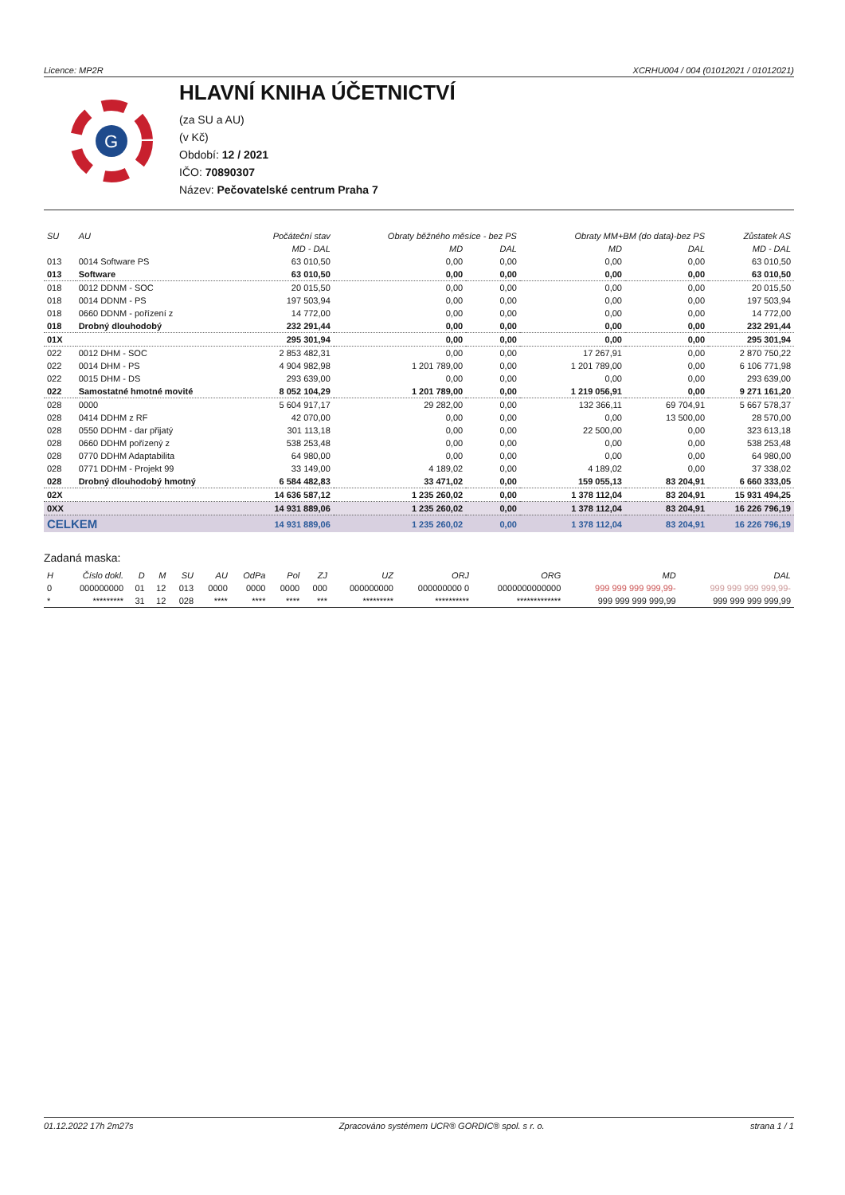Licence: MP2R XCRHU004 / 004 (01012021 / 01012021)
G
HLAVNÍ KNIHA ÚČETNICTVÍ
(za SU a AU)
(v Kč)
Období: 12 / 2021
IČO: 70890307
Název: Pečovatelské centrum Praha 7
| SU | AU | Počáteční stav | Obraty běžného měsíce - bez PS | | Obraty MM+BM (do data)-bez PS | | Zůstatek AS |
| --- | --- | --- | --- | --- | --- | --- | --- |
| | | MD - DAL | MD | DAL | MD | DAL | MD - DAL |
| 013 | 0014 Software PS | 63 010,50 | 0,00 | 0,00 | 0,00 | 0,00 | 63 010,50 |
| 013 | Software | 63 010,50 | 0,00 | 0,00 | 0,00 | 0,00 | 63 010,50 |
| 018 | 0012 DDNM - SOC | 20 015,50 | 0,00 | 0,00 | 0,00 | 0,00 | 20 015,50 |
| 018 | 0014 DDNM - PS | 197 503,94 | 0,00 | 0,00 | 0,00 | 0,00 | 197 503,94 |
| 018 | 0660 DDNM - pořízení z | 14 772,00 | 0,00 | 0,00 | 0,00 | 0,00 | 14 772,00 |
| 018 | Drobný dlouhodobý | 232 291,44 | 0,00 | 0,00 | 0,00 | 0,00 | 232 291,44 |
| 01X | | 295 301,94 | 0,00 | 0,00 | 0,00 | 0,00 | 295 301,94 |
| 022 | 0012 DHM - SOC | 2 853 482,31 | 0,00 | 0,00 | 17 267,91 | 0,00 | 2 870 750,22 |
| 022 | 0014 DHM - PS | 4 904 982,98 | 1 201 789,00 | 0,00 | 1 201 789,00 | 0,00 | 6 106 771,98 |
| 022 | 0015 DHM - DS | 293 639,00 | 0,00 | 0,00 | 0,00 | 0,00 | 293 639,00 |
| 022 | Samostatné hmotné movité | 8 052 104,29 | 1 201 789,00 | 0,00 | 1 219 056,91 | 0,00 | 9 271 161,20 |
| 028 | 0000 | 5 604 917,17 | 29 282,00 | 0,00 | 132 366,11 | 69 704,91 | 5 667 578,37 |
| 028 | 0414 DDHM z RF | 42 070,00 | 0,00 | 0,00 | 0,00 | 13 500,00 | 28 570,00 |
| 028 | 0550 DDHM - dar přijatý | 301 113,18 | 0,00 | 0,00 | 22 500,00 | 0,00 | 323 613,18 |
| 028 | 0660 DDHM pořízený z | 538 253,48 | 0,00 | 0,00 | 0,00 | 0,00 | 538 253,48 |
| 028 | 0770 DDHM Adaptabilita | 64 980,00 | 0,00 | 0,00 | 0,00 | 0,00 | 64 980,00 |
| 028 | 0771 DDHM - Projekt 99 | 33 149,00 | 4 189,02 | 0,00 | 4 189,02 | 0,00 | 37 338,02 |
| 028 | Drobný dlouhodobý hmotný | 6 584 482,83 | 33 471,02 | 0,00 | 159 055,13 | 83 204,91 | 6 660 333,05 |
| 02X | | 14 636 587,12 | 1 235 260,02 | 0,00 | 1 378 112,04 | 83 204,91 | 15 931 494,25 |
| 0XX | | 14 931 889,06 | 1 235 260,02 | 0,00 | 1 378 112,04 | 83 204,91 | 16 226 796,19 |
| CELKEM | | 14 931 889,06 | 1 235 260,02 | 0,00 | 1 378 112,04 | 83 204,91 | 16 226 796,19 |
Zadaná maska:
| H | Číslo dokl. | D | M | SU | AU | OdPa | Pol | ZJ | UZ | ORJ | ORG | MD | DAL |
| --- | --- | --- | --- | --- | --- | --- | --- | --- | --- | --- | --- | --- | --- |
| 0 | 000000000 | 01 | 12 | 013 | 0000 | 0000 | 0000 | 000 | 000000000 | 000000000 0 | 0000000000000 | 999 999 999 999,99- | 999 999 999 999,99- |
| * | ********* | 31 | 12 | 028 | **** | **** | **** | *** | ********* | ********** | ************* | 999 999 999 999,99 | 999 999 999 999,99 |
01.12.2022 17h 2m27s Zpracováno systémem UCR® GORDIC® spol. s r. o. strana 1 / 1